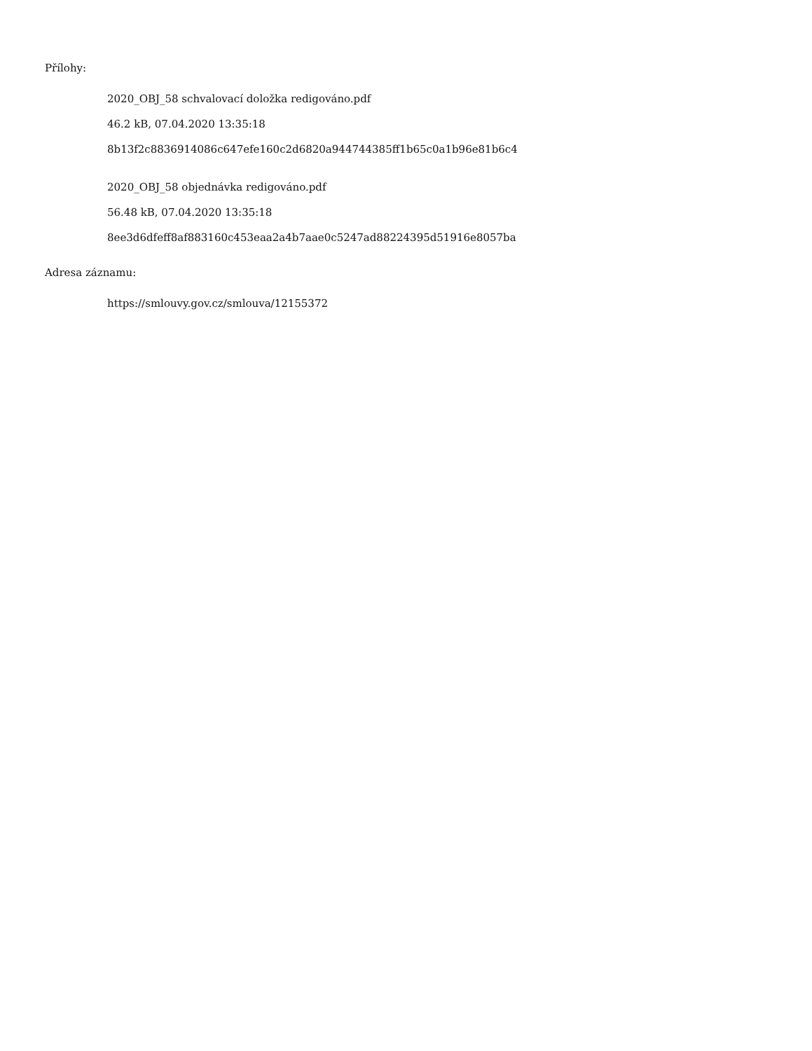Přílohy:
2020_OBJ_58 schvalovací doložka redigováno.pdf
46.2 kB, 07.04.2020 13:35:18
8b13f2c8836914086c647efe160c2d6820a944744385ff1b65c0a1b96e81b6c4
2020_OBJ_58 objednávka redigováno.pdf
56.48 kB, 07.04.2020 13:35:18
8ee3d6dfeff8af883160c453eaa2a4b7aae0c5247ad88224395d51916e8057ba
Adresa záznamu:
https://smlouvy.gov.cz/smlouva/12155372